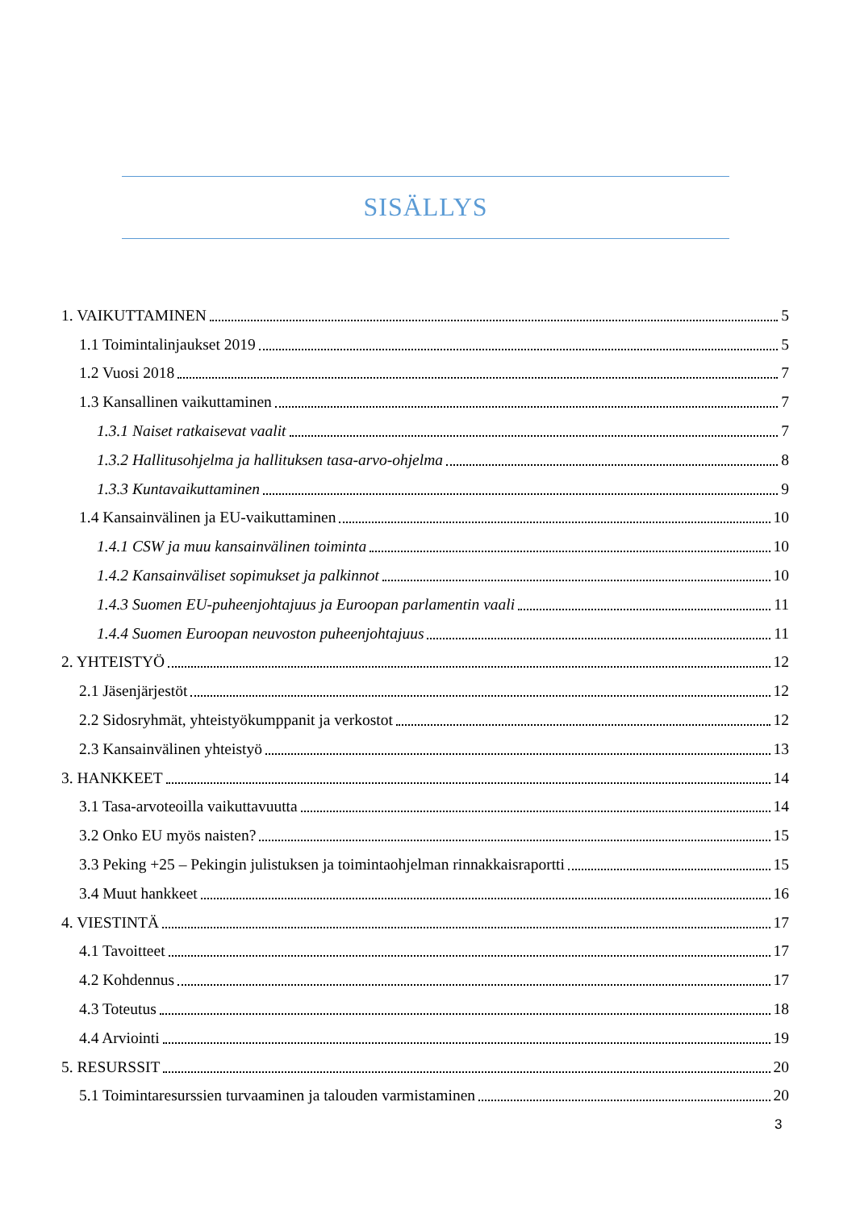SISÄLLYS
1. VAIKUTTAMINEN 5
1.1 Toimintalinjaukset 2019 5
1.2 Vuosi 2018 7
1.3 Kansallinen vaikuttaminen 7
1.3.1 Naiset ratkaisevat vaalit 7
1.3.2 Hallitusohjelma ja hallituksen tasa-arvo-ohjelma 8
1.3.3 Kuntavaikuttaminen 9
1.4 Kansainvälinen ja EU-vaikuttaminen 10
1.4.1 CSW ja muu kansainvälinen toiminta 10
1.4.2 Kansainväliset sopimukset ja palkinnot 10
1.4.3 Suomen EU-puheenjohtajuus ja Euroopan parlamentin vaali 11
1.4.4 Suomen Euroopan neuvoston puheenjohtajuus 11
2. YHTEISTYÖ 12
2.1 Jäsenjärjestöt 12
2.2 Sidosryhmät, yhteistyökumppanit ja verkostot 12
2.3 Kansainvälinen yhteistyö 13
3. HANKKEET 14
3.1 Tasa-arvoteoilla vaikuttavuutta 14
3.2 Onko EU myös naisten? 15
3.3 Peking +25 – Pekingin julistuksen ja toimintaohjelman rinnakkaisraportti 15
3.4 Muut hankkeet 16
4. VIESTINTÄ 17
4.1 Tavoitteet 17
4.2 Kohdennus 17
4.3 Toteutus 18
4.4 Arviointi 19
5. RESURSSIT 20
5.1 Toimintaresurssien turvaaminen ja talouden varmistaminen 20
3